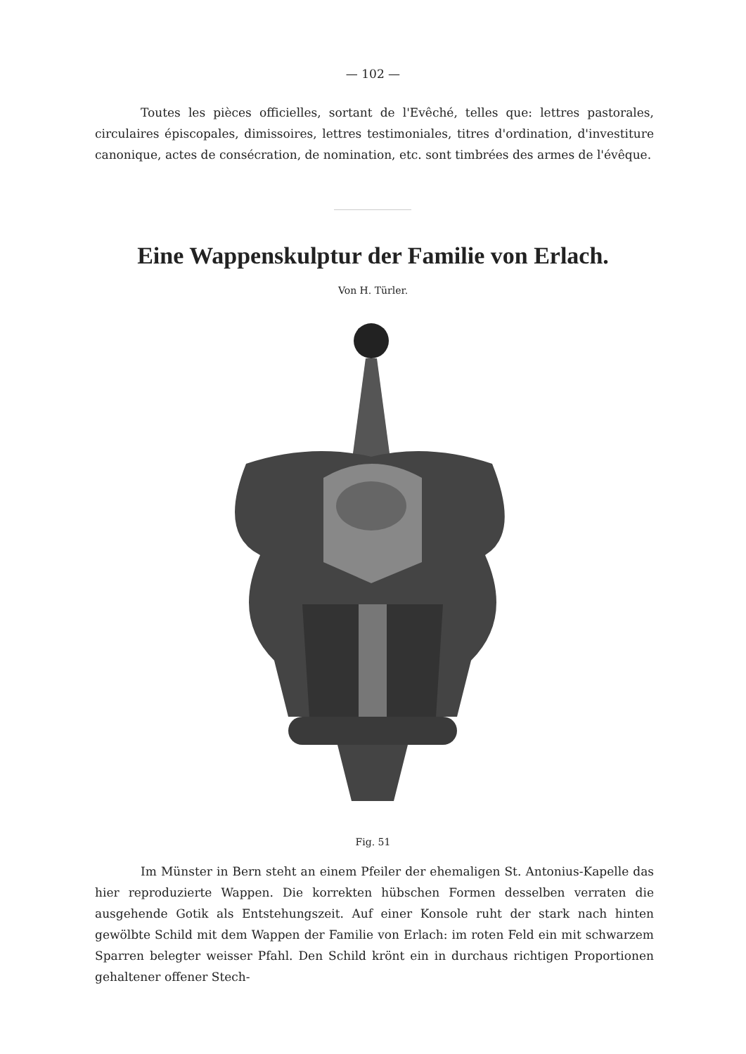— 102 —
Toutes les pièces officielles, sortant de l'Evêché, telles que: lettres pastorales, circulaires épiscopales, dimissoires, lettres testimoniales, titres d'ordination, d'investiture canonique, actes de consécration, de nomination, etc. sont timbrées des armes de l'évêque.
Eine Wappenskulptur der Familie von Erlach.
Von H. Türler.
Fig. 51
Im Münster in Bern steht an einem Pfeiler der ehemaligen St. Antonius-Kapelle das hier reproduzierte Wappen. Die korrekten hübschen Formen desselben verraten die ausgehende Gotik als Entstehungszeit. Auf einer Konsole ruht der stark nach hinten gewölbte Schild mit dem Wappen der Familie von Erlach: im roten Feld ein mit schwarzem Sparren belegter weisser Pfahl. Den Schild krönt ein in durchaus richtigen Proportionen gehaltener offener Stech-